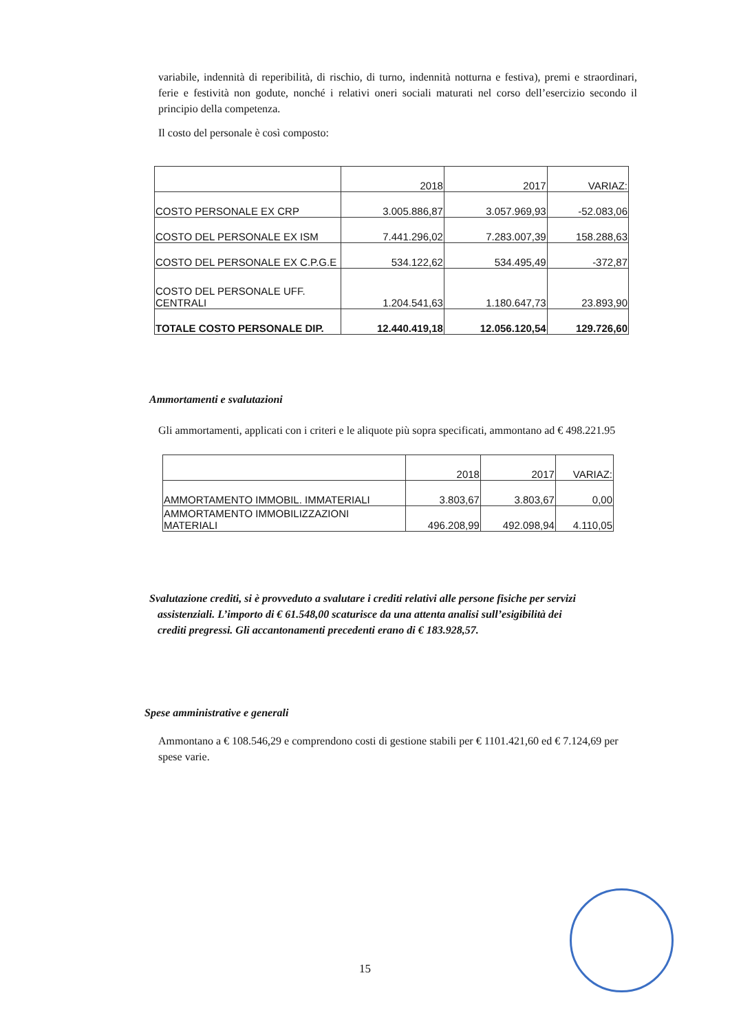variabile, indennità di reperibilità, di rischio, di turno, indennità notturna e festiva), premi e straordinari, ferie e festività non godute, nonché i relativi oneri sociali maturati nel corso dell’esercizio secondo il principio della competenza.
Il costo del personale è così composto:
| | 2018 | 2017 | VARIAZ: |
| COSTO PERSONALE EX CRP | 3.005.886,87 | 3.057.969,93 | -52.083,06 |
| COSTO DEL PERSONALE EX ISM | 7.441.296,02 | 7.283.007,39 | 158.288,63 |
| COSTO DEL PERSONALE EX C.P.G.E | 534.122,62 | 534.495,49 | -372,87 |
| COSTO DEL PERSONALE UFF. CENTRALI | 1.204.541,63 | 1.180.647,73 | 23.893,90 |
| TOTALE COSTO PERSONALE DIP. | 12.440.419,18 | 12.056.120,54 | 129.726,60 |
Ammortamenti e svalutazioni
Gli ammortamenti, applicati con i criteri e le aliquote più sopra specificati, ammontano ad € 498.221.95
| | 2018 | 2017 | VARIAZ: |
| AMMORTAMENTO IMMOBIL. IMMATERIALI | 3.803,67 | 3.803,67 | 0,00 |
| AMMORTAMENTO IMMOBILIZZAZIONI MATERIALI | 496.208,99 | 492.098,94 | 4.110,05 |
Svalutazione crediti, si è provveduto a svalutare i crediti relativi alle persone fisiche per servizi
assistenziali. L’importo di € 61.548,00 scaturisce da una attenta analisi sull’esigibilità dei
crediti pregressi. Gli accantonamenti precedenti erano di € 183.928,57.
Spese amministrative e generali
Ammontano a € 108.546,29 e comprendono costi di gestione stabili per € 1101.421,60 ed € 7.124,69 per spese varie.
15